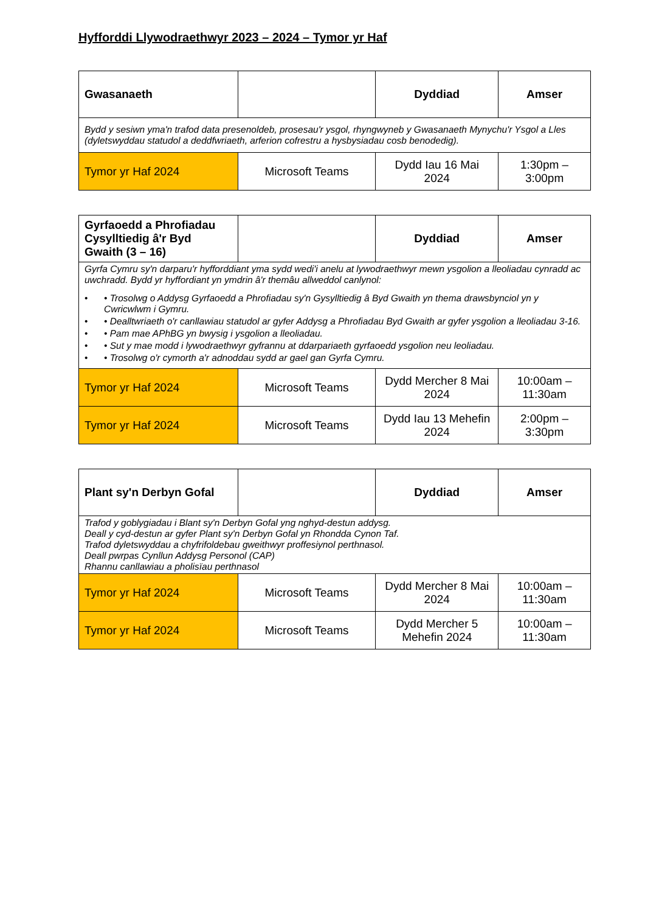Hyfforddi Llywodraethwyr 2023 – 2024 – Tymor yr Haf
| Gwasanaeth | | Dyddiad | Amser |
| --- | --- | --- | --- |
| Bydd y sesiwn yma'n trafod data presenoldeb, prosesau'r ysgol, rhyngwyneb y Gwasanaeth Mynychu'r Ysgol a Lles (dyletswyddau statudol a deddfwriaeth, arferion cofrestru a hysbysiadau cosb benodedig). | | | |
| Tymor yr Haf 2024 | Microsoft Teams | Dydd Iau 16 Mai 2024 | 1:30pm – 3:00pm |
| Gyrfaoedd a Phrofiadau Cysylltiedig â'r Byd Gwaith (3 – 16) | | Dyddiad | Amser |
| --- | --- | --- | --- |
| Gyrfa Cymru sy'n darparu'r hyfforddiant yma sydd wedi'i anelu at lywodraethwyr mewn ysgolion a lleoliadau cynradd ac uwchradd. Bydd yr hyffordiant yn ymdrin â'r themâu allweddol canlynol: • • Trosolwg o Addysg Gyrfaoedd a Phrofiadau sy'n Gysylltiedig â Byd Gwaith yn thema drawsbynciol yn y Cwricwlwm i Gymru. • • Dealltwriaeth o'r canllawiau statudol ar gyfer Addysg a Phrofiadau Byd Gwaith ar gyfer ysgolion a lleoliadau 3-16. • • Pam mae APhBG yn bwysig i ysgolion a lleoliadau. • • Sut y mae modd i lywodraethwyr gyfrannu at ddarpariaeth gyrfaoedd ysgolion neu leoliadau. • • Trosolwg o'r cymorth a'r adnoddau sydd ar gael gan Gyrfa Cymru. | | | |
| Tymor yr Haf 2024 | Microsoft Teams | Dydd Mercher 8 Mai 2024 | 10:00am – 11:30am |
| Tymor yr Haf 2024 | Microsoft Teams | Dydd Iau 13 Mehefin 2024 | 2:00pm – 3:30pm |
| Plant sy'n Derbyn Gofal | | Dyddiad | Amser |
| --- | --- | --- | --- |
| Trafod y goblygiadau i Blant sy'n Derbyn Gofal yng nghyd-destun addysg. Deall y cyd-destun ar gyfer Plant sy'n Derbyn Gofal yn Rhondda Cynon Taf. Trafod dyletswyddau a chyfrifoldebau gweithwyr proffesiynol perthnasol. Deall pwrpas Cynllun Addysg Personol (CAP) Rhannu canllawiau a pholisïau perthnasol | | | |
| Tymor yr Haf 2024 | Microsoft Teams | Dydd Mercher 8 Mai 2024 | 10:00am – 11:30am |
| Tymor yr Haf 2024 | Microsoft Teams | Dydd Mercher 5 Mehefin 2024 | 10:00am – 11:30am |